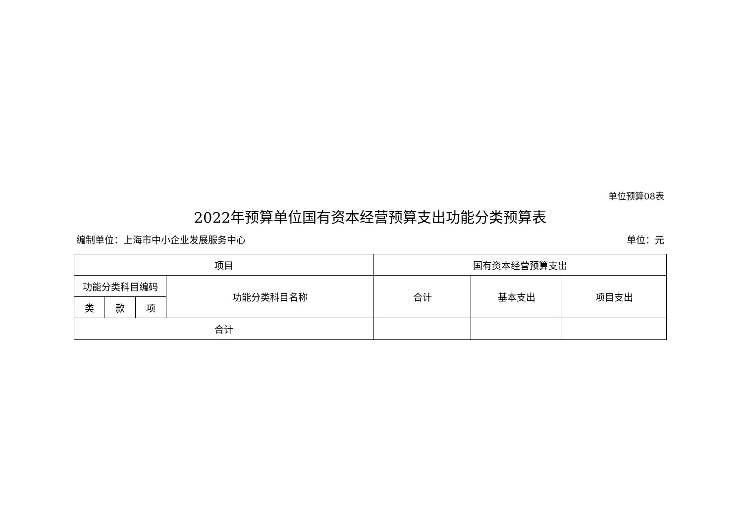单位预算08表
2022年预算单位国有资本经营预算支出功能分类预算表
编制单位：上海市中小企业发展服务中心 单位：元
| 项目 | | | | 国有资本经营预算支出 | | |
| --- | --- | --- | --- | --- | --- | --- |
| 功能分类科目编码 | | | 功能分类科目名称 | 合计 | 基本支出 | 项目支出 |
| 类 | 款 | 项 | | | | |
| 合计 | | | | | | |